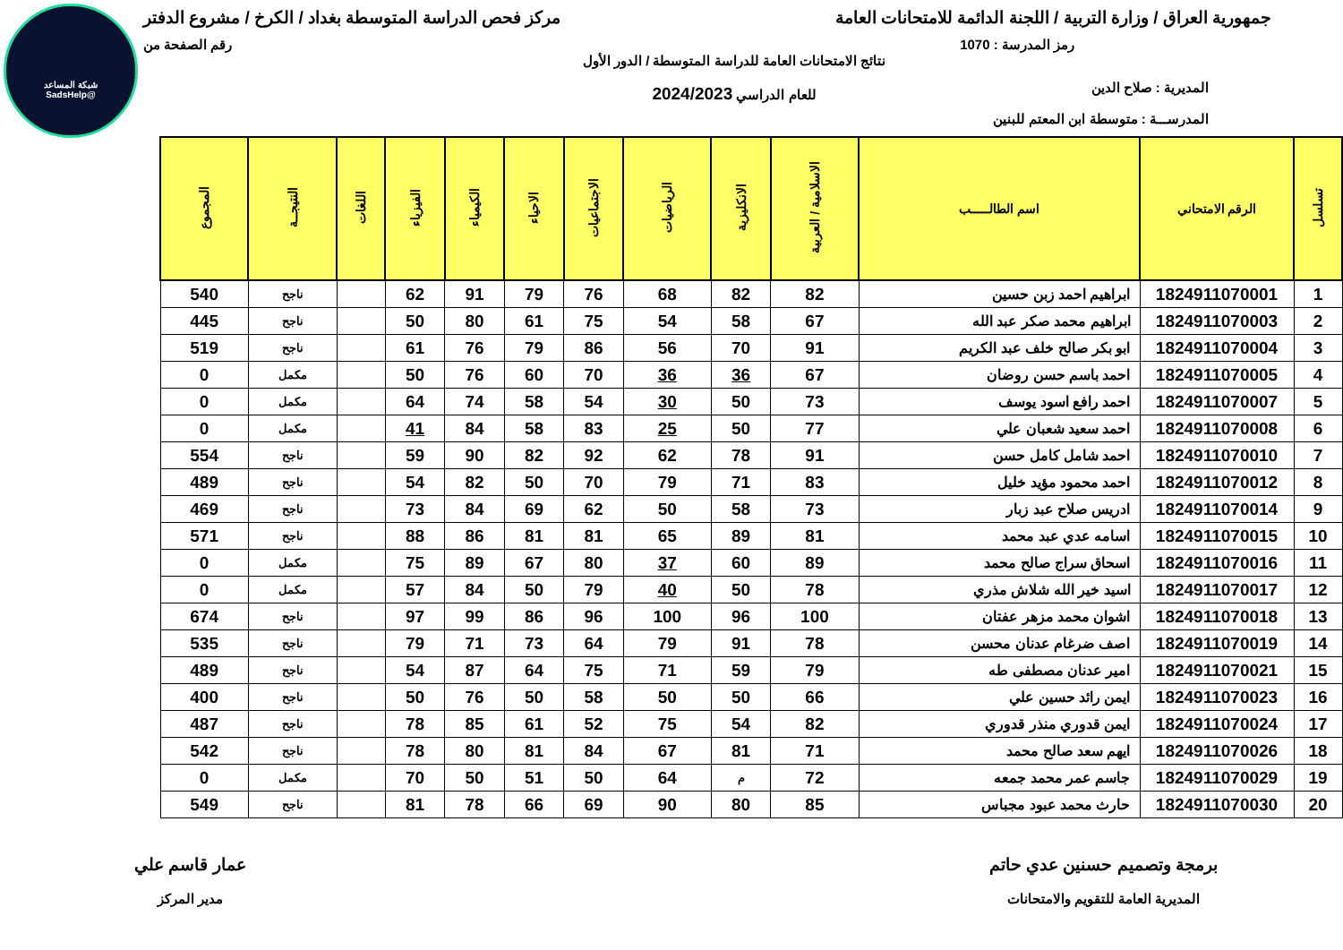شبكة المساعد
@SadsHelp
جمهورية العراق / وزارة التربية / اللجنة الدائمة للامتحانات العامة مركز فحص الدراسة المتوسطة بغداد / الكرخ / مشروع الدفتر
رمز المدرسة : 1070 رقم الصفحة من
المديرية : صلاح الدين
المدرســـة : متوسطة ابن المعتم للبنين
نتائج الامتحانات العامة للدراسة المتوسطة / الدور الأول
للعام الدراسي 2024/2023
| تسلسل | الرقم الامتحاني | اسم الطالـــــب | الاسلامية / العربية | الانكليزية | الرياضيات | الاجتماعيات | الاحياء | الكيمياء | الفيزياء | اللغات | النتيجــة | المجموع |
| --- | --- | --- | --- | --- | --- | --- | --- | --- | --- | --- | --- | --- |
| 1 | 1824911070001 | ابراهيم احمد زبن حسين | 82 | 82 | 68 | 76 | 79 | 91 | 62 | | ناجح | 540 |
| 2 | 1824911070003 | ابراهيم محمد صكر عبد الله | 67 | 58 | 54 | 75 | 61 | 80 | 50 | | ناجح | 445 |
| 3 | 1824911070004 | ابو بكر صالح خلف عبد الكريم | 91 | 70 | 56 | 86 | 79 | 76 | 61 | | ناجح | 519 |
| 4 | 1824911070005 | احمد باسم حسن روضان | 67 | 36 | 36 | 70 | 60 | 76 | 50 | | مكمل | 0 |
| 5 | 1824911070007 | احمد رافع اسود يوسف | 73 | 50 | 30 | 54 | 58 | 74 | 64 | | مكمل | 0 |
| 6 | 1824911070008 | احمد سعيد شعبان علي | 77 | 50 | 25 | 83 | 58 | 84 | 41 | | مكمل | 0 |
| 7 | 1824911070010 | احمد شامل كامل حسن | 91 | 78 | 62 | 92 | 82 | 90 | 59 | | ناجح | 554 |
| 8 | 1824911070012 | احمد محمود مؤيد خليل | 83 | 71 | 79 | 70 | 50 | 82 | 54 | | ناجح | 489 |
| 9 | 1824911070014 | ادريس صلاح عبد زبار | 73 | 58 | 50 | 62 | 69 | 84 | 73 | | ناجح | 469 |
| 10 | 1824911070015 | اسامه عدي عبد محمد | 81 | 89 | 65 | 81 | 81 | 86 | 88 | | ناجح | 571 |
| 11 | 1824911070016 | اسحاق سراج صالح محمد | 89 | 60 | 37 | 80 | 67 | 89 | 75 | | مكمل | 0 |
| 12 | 1824911070017 | اسيد خير الله شلاش مذري | 78 | 50 | 40 | 79 | 50 | 84 | 57 | | مكمل | 0 |
| 13 | 1824911070018 | اشوان محمد مزهر عفتان | 100 | 96 | 100 | 96 | 86 | 99 | 97 | | ناجح | 674 |
| 14 | 1824911070019 | اصف ضرغام عدنان محسن | 78 | 91 | 79 | 64 | 73 | 71 | 79 | | ناجح | 535 |
| 15 | 1824911070021 | امير عدنان مصطفى طه | 79 | 59 | 71 | 75 | 64 | 87 | 54 | | ناجح | 489 |
| 16 | 1824911070023 | ايمن رائد حسين علي | 66 | 50 | 50 | 58 | 50 | 76 | 50 | | ناجح | 400 |
| 17 | 1824911070024 | ايمن قدوري منذر قدوري | 82 | 54 | 75 | 52 | 61 | 85 | 78 | | ناجح | 487 |
| 18 | 1824911070026 | ايهم سعد صالح محمد | 71 | 81 | 67 | 84 | 81 | 80 | 78 | | ناجح | 542 |
| 19 | 1824911070029 | جاسم عمر محمد جمعه | 72 | م | 64 | 50 | 51 | 50 | 70 | | مكمل | 0 |
| 20 | 1824911070030 | حارث محمد عبود مجباس | 85 | 80 | 90 | 69 | 66 | 78 | 81 | | ناجح | 549 |
برمجة وتصميم حسنين عدي حاتم
المديرية العامة للتقويم والامتحانات
عمار قاسم علي
مدير المركز